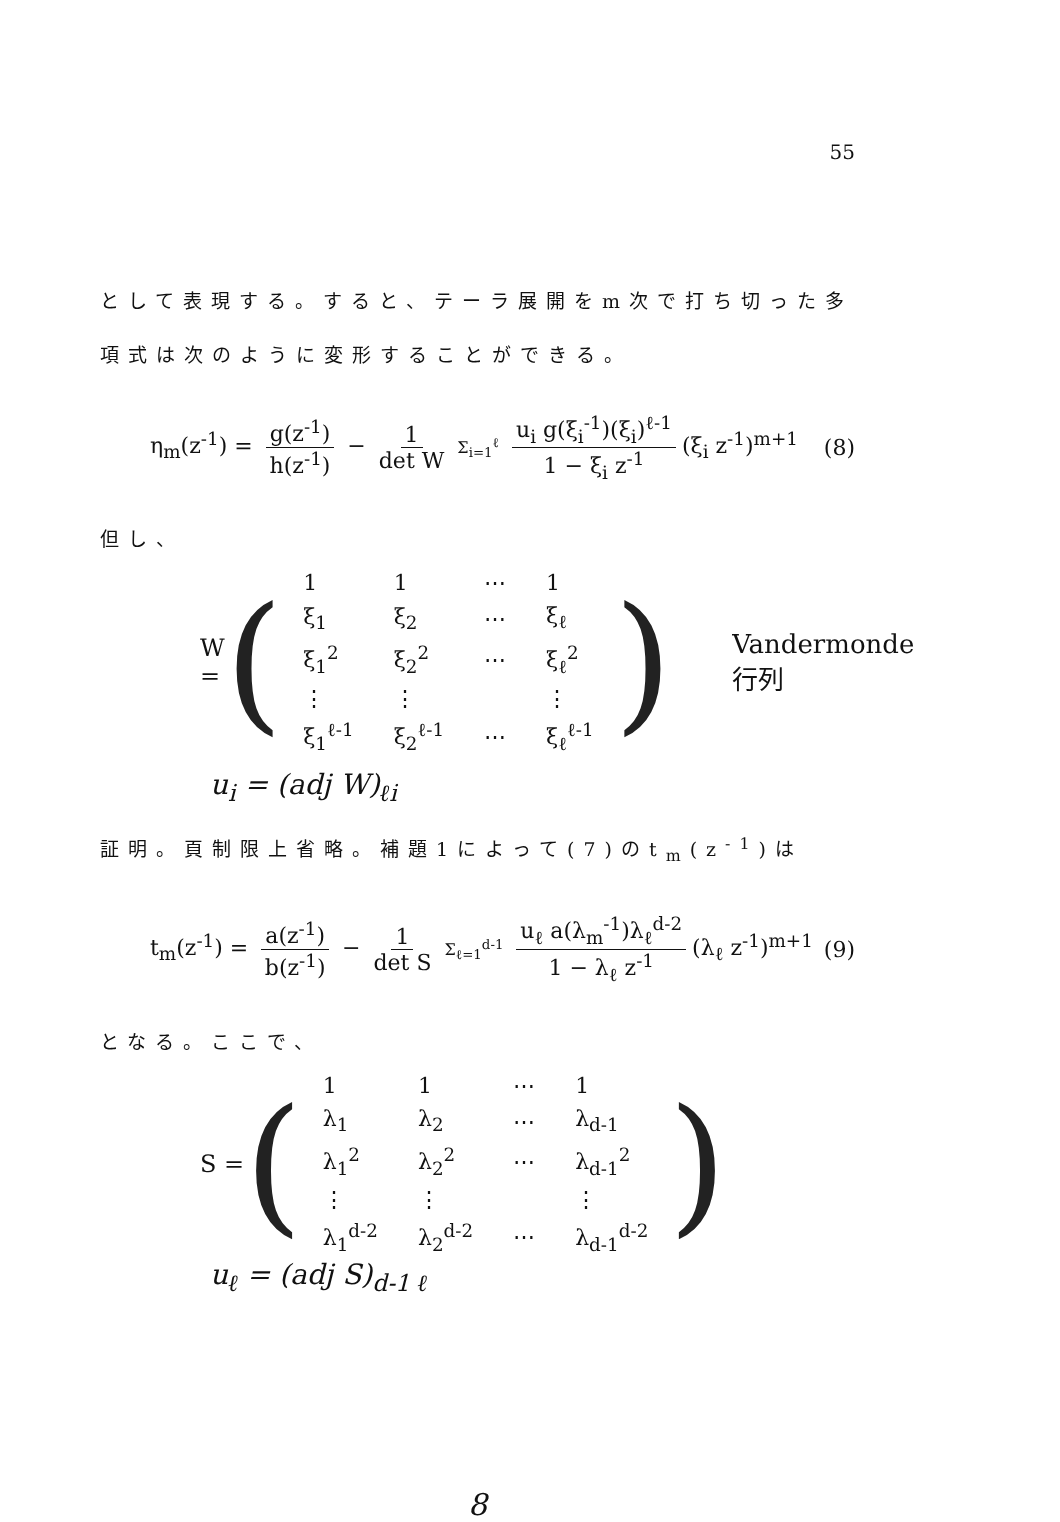55
として表現する。すると、テーラ展開をm次で打ち切った多項式は次のように変形することができる。
η<sub>m</sub>(z<sup>-1</sup>) = g(z<sup>-1</sup>) h(z<sup>-1</sup>) − 1 det W Σ<sub>i=1</sub><sup>ℓ</sup> u<sub>i</sub> g(ξ<sub>i</sub><sup>-1</sup>)(ξ<sub>i</sub>)<sup>ℓ-1</sup> 1 − ξ<sub>i</sub> z<sup>-1</sup> (ξ<sub>i</sub> z<sup>-1</sup>)<sup>m+1</sup>
(8)
但し、
W = (
| 1 | 1 | ⋯ | 1 |
| ξ<sub>1</sub> | ξ<sub>2</sub> | ⋯ | ξ<sub>ℓ</sub> |
| ξ<sub>1</sub><sup>2</sup> | ξ<sub>2</sub><sup>2</sup> | ⋯ | ξ<sub>ℓ</sub><sup>2</sup> |
| ⋮ | ⋮ | | ⋮ |
| ξ<sub>1</sub><sup>ℓ-1</sup> | ξ<sub>2</sub><sup>ℓ-1</sup> | ⋯ | ξ<sub>ℓ</sub><sup>ℓ-1</sup> |
) Vandermonde行列
u<sub>i</sub> = (adj W)<sub>ℓi</sub>
証明。頁制限上省略。補題1によって(7)のt<sub>m</sub>(z<sup>-1</sup>)は
t<sub>m</sub>(z<sup>-1</sup>) = a(z<sup>-1</sup>) b(z<sup>-1</sup>) − 1 det S Σ<sub>ℓ=1</sub><sup>d-1</sup> u<sub>ℓ</sub> a(λ<sub>m</sub><sup>-1</sup>)λ<sub>ℓ</sub><sup>d-2</sup> 1 − λ<sub>ℓ</sub> z<sup>-1</sup> (λ<sub>ℓ</sub> z<sup>-1</sup>)<sup>m+1</sup>
(9)
となる。ここで、
S = (
| 1 | 1 | ⋯ | 1 |
| λ<sub>1</sub> | λ<sub>2</sub> | ⋯ | λ<sub>d-1</sub> |
| λ<sub>1</sub><sup>2</sup> | λ<sub>2</sub><sup>2</sup> | ⋯ | λ<sub>d-1</sub><sup>2</sup> |
| ⋮ | ⋮ | | ⋮ |
| λ<sub>1</sub><sup>d-2</sup> | λ<sub>2</sub><sup>d-2</sup> | ⋯ | λ<sub>d-1</sub><sup>d-2</sup> |
)
u<sub>ℓ</sub> = (adj S)<sub>d-1 ℓ</sub>
8